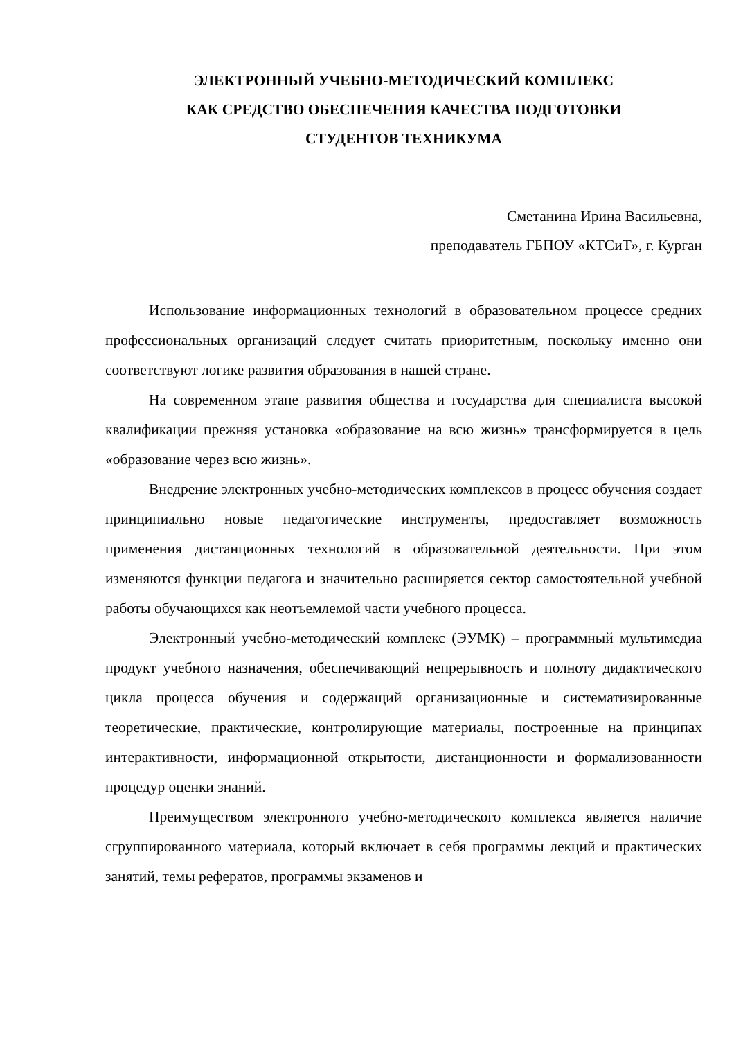ЭЛЕКТРОННЫЙ УЧЕБНО-МЕТОДИЧЕСКИЙ КОМПЛЕКС
КАК СРЕДСТВО ОБЕСПЕЧЕНИЯ КАЧЕСТВА ПОДГОТОВКИ
СТУДЕНТОВ ТЕХНИКУМА
Сметанина Ирина Васильевна,
преподаватель ГБПОУ «КТСиТ», г. Курган
Использование информационных технологий в образовательном процессе средних профессиональных организаций следует считать приоритетным, поскольку именно они соответствуют логике развития образования в нашей стране.
На современном этапе развития общества и государства для специалиста высокой квалификации прежняя установка «образование на всю жизнь» трансформируется в цель «образование через всю жизнь».
Внедрение электронных учебно-методических комплексов в процесс обучения создает принципиально новые педагогические инструменты, предоставляет возможность применения дистанционных технологий в образовательной деятельности. При этом изменяются функции педагога и значительно расширяется сектор самостоятельной учебной работы обучающихся как неотъемлемой части учебного процесса.
Электронный учебно-методический комплекс (ЭУМК) – программный мультимедиа продукт учебного назначения, обеспечивающий непрерывность и полноту дидактического цикла процесса обучения и содержащий организационные и систематизированные теоретические, практические, контролирующие материалы, построенные на принципах интерактивности, информационной открытости, дистанционности и формализованности процедур оценки знаний.
Преимуществом электронного учебно-методического комплекса является наличие сгруппированного материала, который включает в себя программы лекций и практических занятий, темы рефератов, программы экзаменов и